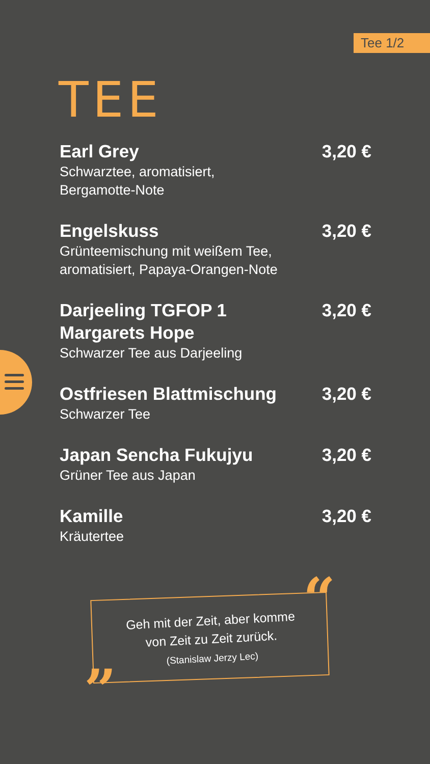Tee 1/2
TEE
Earl Grey
Schwarztee, aromatisiert,
Bergamotte-Note
3,20 €
Engelskuss
Grünteemischung mit weißem Tee,
aromatisiert, Papaya-Orangen-Note
3,20 €
Darjeeling TGFOP 1
Margarets Hope
Schwarzer Tee aus Darjeeling
3,20 €
Ostfriesen Blattmischung
Schwarzer Tee
3,20 €
Japan Sencha Fukujyu
Grüner Tee aus Japan
3,20 €
Kamille
Kräutertee
3,20 €
“
”
Geh mit der Zeit, aber komme
von Zeit zu Zeit zurück.
(Stanislaw Jerzy Lec)